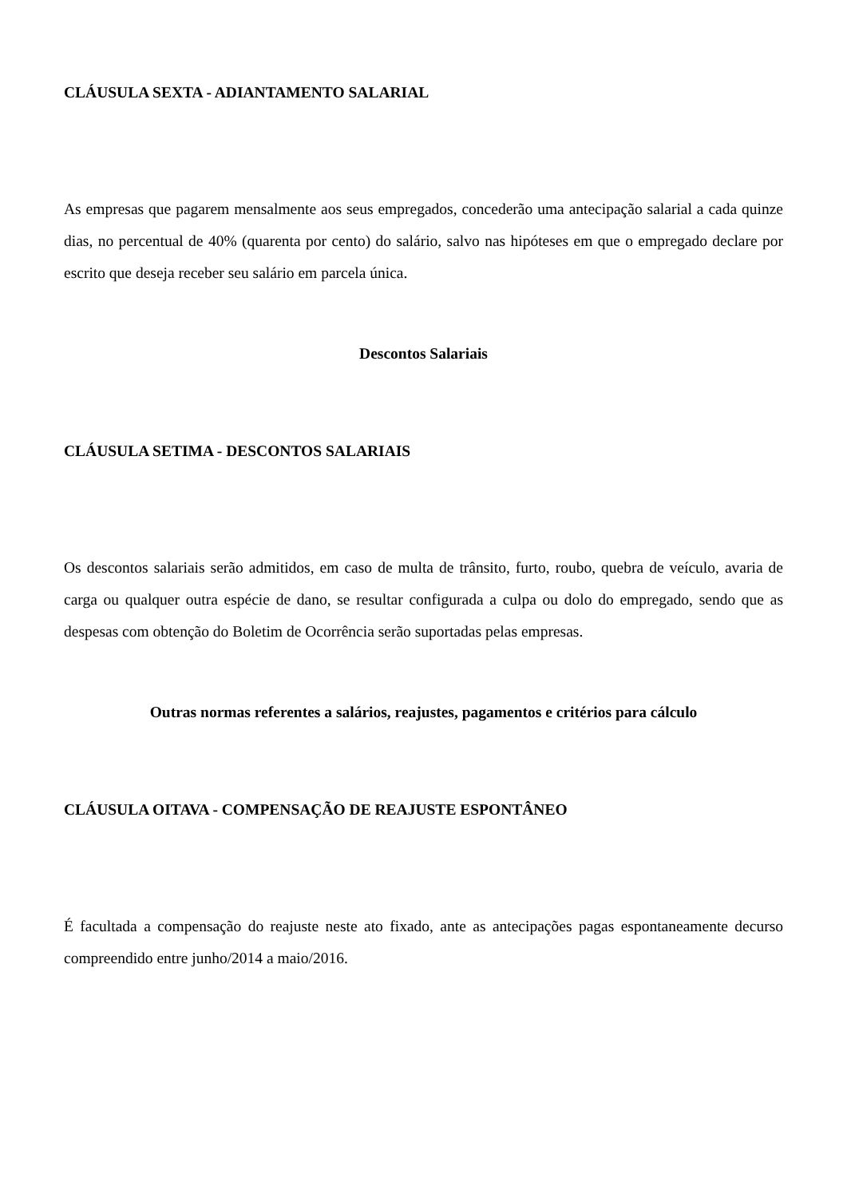CLÁUSULA SEXTA - ADIANTAMENTO SALARIAL
As empresas que pagarem mensalmente aos seus empregados, concederão uma antecipação salarial a cada quinze dias, no percentual de 40% (quarenta por cento) do salário, salvo nas hipóteses em que o empregado declare por escrito que deseja receber seu salário em parcela única.
Descontos Salariais
CLÁUSULA SETIMA - DESCONTOS SALARIAIS
Os descontos salariais serão admitidos, em caso de multa de trânsito, furto, roubo, quebra de veículo, avaria de carga ou qualquer outra espécie de dano, se resultar configurada a culpa ou dolo do empregado, sendo que as despesas com obtenção do Boletim de Ocorrência serão suportadas pelas empresas.
Outras normas referentes a salários, reajustes, pagamentos e critérios para cálculo
CLÁUSULA OITAVA - COMPENSAÇÃO DE REAJUSTE ESPONTÂNEO
É facultada a compensação do reajuste neste ato fixado, ante as antecipações pagas espontaneamente decurso compreendido entre junho/2014 a maio/2016.